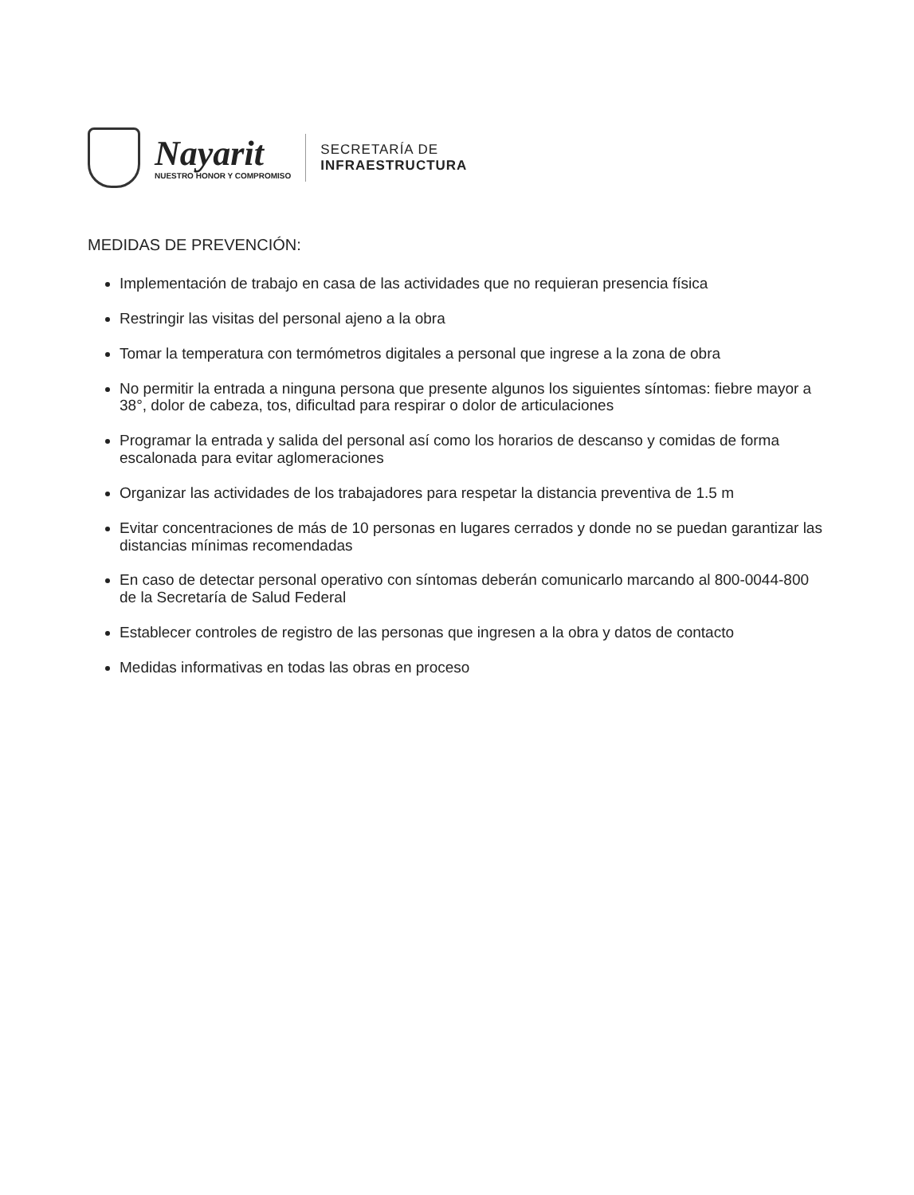Nayarit
NUESTRO HONOR Y COMPROMISO
SECRETARÍA DE
INFRAESTRUCTURA
MEDIDAS DE PREVENCIÓN:
Implementación de trabajo en casa de las actividades que no requieran presencia física
Restringir las visitas del personal ajeno a la obra
Tomar la temperatura con termómetros digitales a personal que ingrese a la zona de obra
No permitir la entrada a ninguna persona que presente algunos los siguientes síntomas: fiebre mayor a 38°, dolor de cabeza, tos, dificultad para respirar o dolor de articulaciones
Programar la entrada y salida del personal así como los horarios de descanso y comidas de forma escalonada para evitar aglomeraciones
Organizar las actividades de los trabajadores para respetar la distancia preventiva de 1.5 m
Evitar concentraciones de más de 10 personas en lugares cerrados y donde no se puedan garantizar las distancias mínimas recomendadas
En caso de detectar personal operativo con síntomas deberán comunicarlo marcando al 800-0044-800 de la Secretaría de Salud Federal
Establecer controles de registro de las personas que ingresen a la obra y datos de contacto
Medidas informativas en todas las obras en proceso